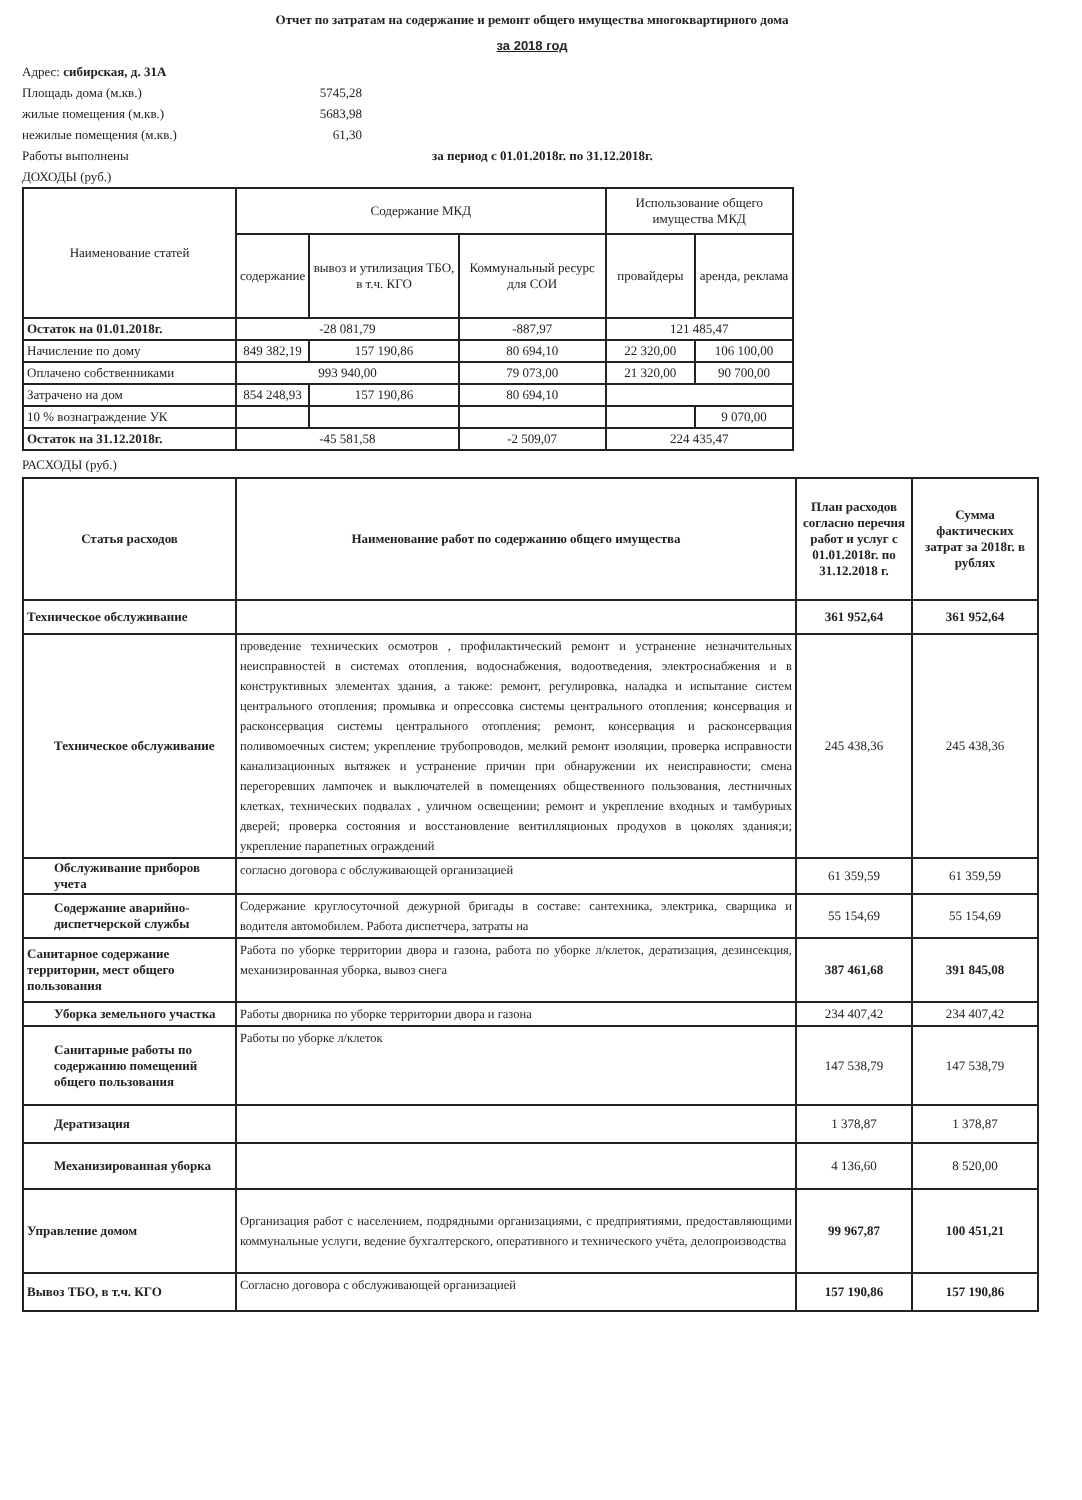Отчет по затратам на содержание и ремонт общего имущества многоквартирного дома
за 2018 год
Адрес: сибирская, д. 31А
Площадь дома (м.кв.) 5745,28
жилые помещения (м.кв.) 5683,98
нежилые помещения (м.кв.) 61,30
Работы выполнены за период с 01.01.2018г. по 31.12.2018г.
ДОХОДЫ (руб.)
| Наименование статей | Содержание МКД | | | Использование общего имущества МКД | |
| --- | --- | --- | --- | --- | --- |
| | содержание | вывоз и утилизация ТБО, в т.ч. КГО | Коммунальный ресурс для СОИ | провайдеры | аренда, реклама |
| Остаток на 01.01.2018г. | -28 081,79 | | -887,97 | 121 485,47 | |
| Начисление по дому | 849 382,19 | 157 190,86 | 80 694,10 | 22 320,00 | 106 100,00 |
| Оплачено собственниками | 993 940,00 | | 79 073,00 | 21 320,00 | 90 700,00 |
| Затрачено на дом | 854 248,93 | 157 190,86 | 80 694,10 | | |
| 10 % вознаграждение УК | | | | | 9 070,00 |
| Остаток на 31.12.2018г. | -45 581,58 | | -2 509,07 | 224 435,47 | |
РАСХОДЫ (руб.)
| Статья расходов | Наименование работ по содержанию общего имущества | План расходов согласно перечня работ и услуг с 01.01.2018г. по 31.12.2018 г. | Сумма фактических затрат за 2018г. в рублях |
| --- | --- | --- | --- |
| Техническое обслуживание | | 361 952,64 | 361 952,64 |
| Техническое обслуживание | проведение технических осмотров , профилактический ремонт и устранение незначительных неисправностей в системах отопления, водоснабжения, водоотведения, электроснабжения и в конструктивных элементах здания, а также: ремонт, регулировка, наладка и испытание систем центрального отопления; промывка и опрессовка системы центрального отопления; консервация и расконсервация системы центрального отопления; ремонт, консервация и расконсервация поливомоечных систем; укрепление трубопроводов, мелкий ремонт изоляции, проверка исправности канализационных вытяжек и устранение причин при обнаружении их неисправности; смена перегоревших лампочек и выключателей в помещениях общественного пользования, лестничных клетках, технических подвалах , уличном освещении; ремонт и укрепление входных и тамбурных дверей; проверка состояния и восстановление вентилляционых продухов в цоколях здания;и; укрепление парапетных ограждений | 245 438,36 | 245 438,36 |
| Обслуживание приборов учета | согласно договора с обслуживающей организацией | 61 359,59 | 61 359,59 |
| Содержание аварийно-диспетчерской службы | Содержание круглосуточной дежурной бригады в составе: сантехника, электрика, сварщика и водителя автомобилем. Работа диспетчера, затраты на | 55 154,69 | 55 154,69 |
| Санитарное содержание территории, мест общего пользования | Работа по уборке территории двора и газона, работа по уборке л/клеток, дератизация, дезинсекция, механизированная уборка, вывоз снега | 387 461,68 | 391 845,08 |
| Уборка земельного участка | Работы дворника по уборке территории двора и газона | 234 407,42 | 234 407,42 |
| Санитарные работы по содержанию помещений общего пользования | Работы по уборке л/клеток | 147 538,79 | 147 538,79 |
| Дератизация | | 1 378,87 | 1 378,87 |
| Механизированная уборка | | 4 136,60 | 8 520,00 |
| Управление домом | Организация работ с населением, подрядными организациями, с предприятиями, предоставляющими коммунальные услуги, ведение бухгалтерского, оперативного и технического учёта, делопроизводства | 99 967,87 | 100 451,21 |
| Вывоз ТБО, в т.ч. КГО | Согласно договора с обслуживающей организацией | 157 190,86 | 157 190,86 |